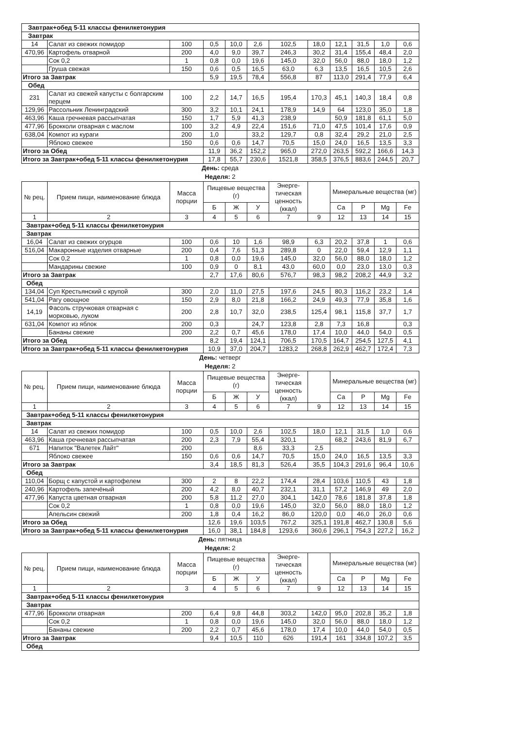| Завтрак+обед 5-11 классы фенилкетонурия | | | | | | | | | | | |
| Завтрак | | | | | | | | | | | |
| 14 | Салат из свежих помидор | 100 | 0,5 | 10,0 | 2,6 | 102,5 | 18,0 | 12,1 | 31,5 | 1,0 | 0,6 |
| 470,96 | Картофель отварной | 200 | 4,0 | 9,0 | 39,7 | 246,3 | 30,2 | 31,4 | 155,4 | 48,4 | 2,0 |
| | Сок 0,2 | 1 | 0,8 | 0,0 | 19,6 | 145,0 | 32,0 | 56,0 | 88,0 | 18,0 | 1,2 |
| | Груша свежая | 150 | 0,6 | 0,5 | 16,5 | 63,0 | 6,3 | 13,5 | 16,5 | 10,5 | 2,6 |
| Итого за Завтрак | | | 5,9 | 19,5 | 78,4 | 556,8 | 87 | 113,0 | 291,4 | 77,9 | 6,4 |
| Обед | | | | | | | | | | | |
| 231 | Салат из свежей капусты с болгарским перцем | 100 | 2,2 | 14,7 | 16,5 | 195,4 | 170,3 | 45,1 | 140,3 | 18,4 | 0,8 |
| 129,96 | Рассольник Ленинградский | 300 | 3,2 | 10,1 | 24,1 | 178,9 | 14,9 | 64 | 123,0 | 35,0 | 1,8 |
| 463,96 | Каша гречневая рассыпчатая | 150 | 1,7 | 5,9 | 41,3 | 238,9 | | 50,9 | 181,8 | 61,1 | 5,0 |
| 477,96 | Брокколи отварная с маслом | 100 | 3,2 | 4,9 | 22,4 | 151,6 | 71,0 | 47,5 | 101,4 | 17,6 | 0,9 |
| 638,04 | Компот из кураги | 200 | 1,0 | | 33,2 | 129,7 | 0,8 | 32,4 | 29,2 | 21,0 | 2,5 |
| | Яблоко свежее | 150 | 0,6 | 0,6 | 14,7 | 70,5 | 15,0 | 24,0 | 16,5 | 13,5 | 3,3 |
| Итого за Обед | | | 11,9 | 36,2 | 152,2 | 965,0 | 272,0 | 263,5 | 592,2 | 166,6 | 14,3 |
| Итого за Завтрак+обед 5-11 классы фенилкетонурия | | | 17,8 | 55,7 | 230,6 | 1521,8 | 358,5 | 376,5 | 883,6 | 244,5 | 20,7 |
День: среда
Неделя: 2
| № рец. | Прием пищи, наименование блюда | Масса порции | Пищевые вещества (г) | | | Энерге-тическая ценность (ккал) | | Минеральные вещества (мг) | | | |
| --- | --- | --- | --- | --- | --- | --- | --- | --- | --- | --- | --- |
| | | | Б | Ж | У | | | Са | Р | Mg | Fe |
| 1 | 2 | 3 | 4 | 5 | 6 | 7 | 9 | 12 | 13 | 14 | 15 |
| Завтрак+обед 5-11 классы фенилкетонурия | | | | | | | | | | | |
| Завтрак | | | | | | | | | | | |
| 16,04 | Салат из свежих огурцов | 100 | 0,6 | 10 | 1,6 | 98,9 | 6,3 | 20,2 | 37,8 | 1 | 0,6 |
| 516,04 | Макаронные изделия отварные | 200 | 0,4 | 7,6 | 51,3 | 289,8 | 0 | 22,0 | 59,4 | 12,9 | 1,1 |
| | Сок 0,2 | 1 | 0,8 | 0,0 | 19,6 | 145,0 | 32,0 | 56,0 | 88,0 | 18,0 | 1,2 |
| | Мандарины свежие | 100 | 0,9 | 0 | 8,1 | 43,0 | 60,0 | 0,0 | 23,0 | 13,0 | 0,3 |
| Итого за Завтрак | | | 2,7 | 17,6 | 80,6 | 576,7 | 98,3 | 98,2 | 208,2 | 44,9 | 3,2 |
| Обед | | | | | | | | | | | |
| 134,04 | Суп Крестьянский с крупой | 300 | 2,0 | 11,0 | 27,5 | 197,6 | 24,5 | 80,3 | 116,2 | 23,2 | 1,4 |
| 541,04 | Рагу овощное | 150 | 2,9 | 8,0 | 21,8 | 166,2 | 24,9 | 49,3 | 77,9 | 35,8 | 1,6 |
| 14,19 | Фасоль стручковая отварная с морковью, луком | 200 | 2,8 | 10,7 | 32,0 | 238,5 | 125,4 | 98,1 | 115,8 | 37,7 | 1,7 |
| 631,04 | Компот из яблок | 200 | 0,3 | | 24,7 | 123,8 | 2,8 | 7,3 | 16,8 | | 0,3 |
| | Бананы свежие | 200 | 2,2 | 0,7 | 45,6 | 178,0 | 17,4 | 10,0 | 44,0 | 54,0 | 0,5 |
| Итого за Обед | | | 8,2 | 19,4 | 124,1 | 706,5 | 170,5 | 164,7 | 254,5 | 127,5 | 4,1 |
| Итого за Завтрак+обед 5-11 классы фенилкетонурия | | | 10,9 | 37,0 | 204,7 | 1283,2 | 268,8 | 262,9 | 462,7 | 172,4 | 7,3 |
День: четверг
Неделя: 2
| № рец. | Прием пищи, наименование блюда | Масса порции | Пищевые вещества (г) | | | Энерге-тическая ценность (ккал) | | Минеральные вещества (мг) | | | |
| --- | --- | --- | --- | --- | --- | --- | --- | --- | --- | --- | --- |
| | | | Б | Ж | У | | | Са | Р | Mg | Fe |
| 1 | 2 | 3 | 4 | 5 | 6 | 7 | 9 | 12 | 13 | 14 | 15 |
| Завтрак+обед 5-11 классы фенилкетонурия | | | | | | | | | | | |
| Завтрак | | | | | | | | | | | |
| 14 | Салат из свежих помидор | 100 | 0,5 | 10,0 | 2,6 | 102,5 | 18,0 | 12,1 | 31,5 | 1,0 | 0,6 |
| 463,96 | Каша гречневая рассыпчатая | 200 | 2,3 | 7,9 | 55,4 | 320,1 | | 68,2 | 243,6 | 81,9 | 6,7 |
| 671 | Напиток "Валетек Лайт" | 200 | | | 8,6 | 33,3 | 2,5 | | | | |
| | Яблоко свежее | 150 | 0,6 | 0,6 | 14,7 | 70,5 | 15,0 | 24,0 | 16,5 | 13,5 | 3,3 |
| Итого за Завтрак | | | 3,4 | 18,5 | 81,3 | 526,4 | 35,5 | 104,3 | 291,6 | 96,4 | 10,6 |
| Обед | | | | | | | | | | | |
| 110,04 | Борщ с капустой и картофелем | 300 | 2 | 8 | 22,2 | 174,4 | 28,4 | 103,6 | 110,5 | 43 | 1,8 |
| 240,96 | Картофель запечёный | 200 | 4,2 | 8,0 | 40,7 | 232,1 | 31,1 | 57,2 | 146,9 | 49 | 2,0 |
| 477,96 | Капуста цветная отварная | 200 | 5,8 | 11,2 | 27,0 | 304,1 | 142,0 | 78,6 | 181,8 | 37,8 | 1,8 |
| | Сок 0,2 | 1 | 0,8 | 0,0 | 19,6 | 145,0 | 32,0 | 56,0 | 88,0 | 18,0 | 1,2 |
| | Апельсин свежий | 200 | 1,8 | 0,4 | 16,2 | 86,0 | 120,0 | 0,0 | 46,0 | 26,0 | 0,6 |
| Итого за Обед | | | 12,6 | 19,6 | 103,5 | 767,2 | 325,1 | 191,8 | 462,7 | 130,8 | 5,6 |
| Итого за Завтрак+обед 5-11 классы фенилкетонурия | | | 16,0 | 38,1 | 184,8 | 1293,6 | 360,6 | 296,1 | 754,3 | 227,2 | 16,2 |
День: пятница
Неделя: 2
| № рец. | Прием пищи, наименование блюда | Масса порции | Пищевые вещества (г) | | | Энерге-тическая ценность (ккал) | | Минеральные вещества (мг) | | | |
| --- | --- | --- | --- | --- | --- | --- | --- | --- | --- | --- | --- |
| | | | Б | Ж | У | | | Са | Р | Mg | Fe |
| 1 | 2 | 3 | 4 | 5 | 6 | 7 | 9 | 12 | 13 | 14 | 15 |
| Завтрак+обед 5-11 классы фенилкетонурия | | | | | | | | | | | |
| Завтрак | | | | | | | | | | | |
| 477,96 | Брокколи отварная | 200 | 6,4 | 9,8 | 44,8 | 303,2 | 142,0 | 95,0 | 202,8 | 35,2 | 1,8 |
| | Сок 0,2 | 1 | 0,8 | 0,0 | 19,6 | 145,0 | 32,0 | 56,0 | 88,0 | 18,0 | 1,2 |
| | Бананы свежие | 200 | 2,2 | 0,7 | 45,6 | 178,0 | 17,4 | 10,0 | 44,0 | 54,0 | 0,5 |
| Итого за Завтрак | | | 9,4 | 10,5 | 110 | 626 | 191,4 | 161 | 334,8 | 107,2 | 3,5 |
| Обед | | | | | | | | | | | |